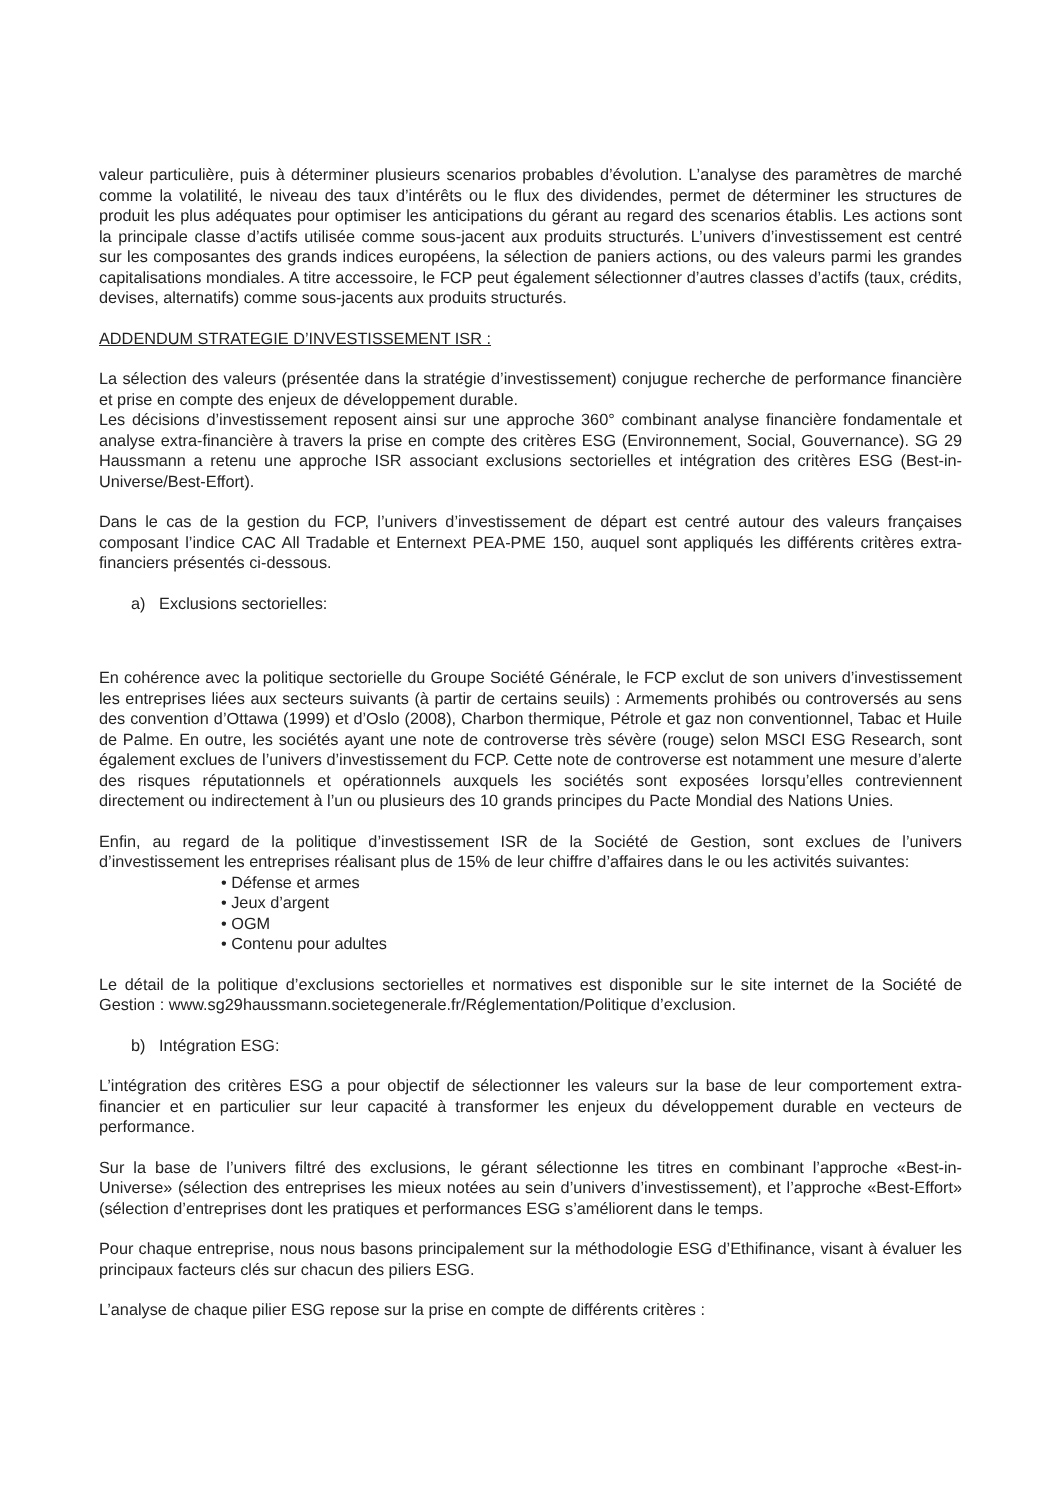valeur particulière, puis à déterminer plusieurs scenarios probables d’évolution. L’analyse des paramètres de marché comme la volatilité, le niveau des taux d’intérêts ou le flux des dividendes, permet de déterminer les structures de produit les plus adéquates pour optimiser les anticipations du gérant au regard des scenarios établis. Les actions sont la principale classe d’actifs utilisée comme sous-jacent aux produits structurés. L’univers d’investissement est centré sur les composantes des grands indices européens, la sélection de paniers actions, ou des valeurs parmi les grandes capitalisations mondiales. A titre accessoire, le FCP peut également sélectionner d’autres classes d’actifs (taux, crédits, devises, alternatifs) comme sous-jacents aux produits structurés.
ADDENDUM STRATEGIE D’INVESTISSEMENT ISR :
La sélection des valeurs (présentée dans la stratégie d’investissement) conjugue recherche de performance financière et prise en compte des enjeux de développement durable.
Les décisions d’investissement reposent ainsi sur une approche 360° combinant analyse financière fondamentale et analyse extra-financière à travers la prise en compte des critères ESG (Environnement, Social, Gouvernance). SG 29 Haussmann a retenu une approche ISR associant exclusions sectorielles et intégration des critères ESG (Best-in-Universe/Best-Effort).
Dans le cas de la gestion du FCP, l’univers d’investissement de départ est centré autour des valeurs françaises composant l’indice CAC All Tradable et Enternext PEA-PME 150, auquel sont appliqués les différents critères extra-financiers présentés ci-dessous.
a) Exclusions sectorielles:
En cohérence avec la politique sectorielle du Groupe Société Générale, le FCP exclut de son univers d’investissement les entreprises liées aux secteurs suivants (à partir de certains seuils) : Armements prohibés ou controversés au sens des convention d’Ottawa (1999) et d’Oslo (2008), Charbon thermique, Pétrole et gaz non conventionnel, Tabac et Huile de Palme. En outre, les sociétés ayant une note de controverse très sévère (rouge) selon MSCI ESG Research, sont également exclues de l’univers d’investissement du FCP. Cette note de controverse est notamment une mesure d’alerte des risques réputationnels et opérationnels auxquels les sociétés sont exposées lorsqu’elles contreviennent directement ou indirectement à l’un ou plusieurs des 10 grands principes du Pacte Mondial des Nations Unies.
Enfin, au regard de la politique d’investissement ISR de la Société de Gestion, sont exclues de l’univers d’investissement les entreprises réalisant plus de 15% de leur chiffre d’affaires dans le ou les activités suivantes:
• Défense et armes
• Jeux d’argent
• OGM
• Contenu pour adultes
Le détail de la politique d’exclusions sectorielles et normatives est disponible sur le site internet de la Société de Gestion : www.sg29haussmann.societegenerale.fr/Réglementation/Politique d’exclusion.
b) Intégration ESG:
L’intégration des critères ESG a pour objectif de sélectionner les valeurs sur la base de leur comportement extra-financier et en particulier sur leur capacité à transformer les enjeux du développement durable en vecteurs de performance.
Sur la base de l’univers filtré des exclusions, le gérant sélectionne les titres en combinant l’approche «Best-in-Universe» (sélection des entreprises les mieux notées au sein d’univers d’investissement), et l’approche «Best-Effort» (sélection d’entreprises dont les pratiques et performances ESG s’améliorent dans le temps.
Pour chaque entreprise, nous nous basons principalement sur la méthodologie ESG d’Ethifinance, visant à évaluer les principaux facteurs clés sur chacun des piliers ESG.
L’analyse de chaque pilier ESG repose sur la prise en compte de différents critères :